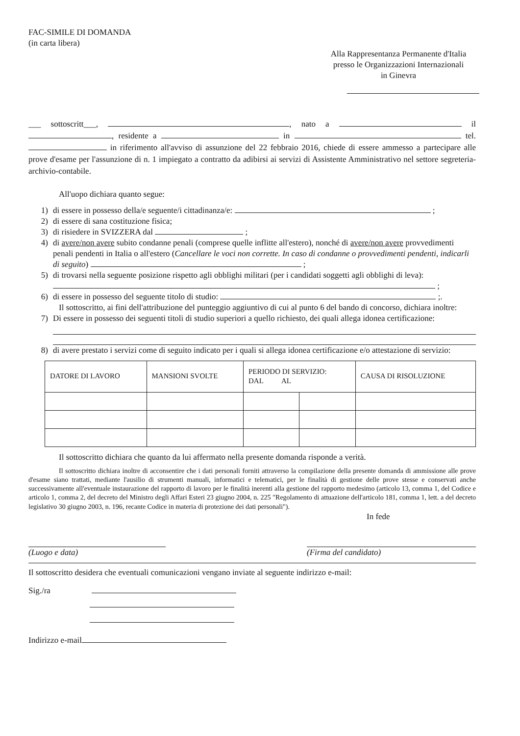FAC-SIMILE DI DOMANDA
(in carta libera)
Alla Rappresentanza Permanente d'Italia
presso le Organizzazioni Internazionali
in Ginevra
___ sottoscritt___, , nato a il , residente a in tel. in riferimento all'avviso di assunzione del 22 febbraio 2016, chiede di essere ammesso a partecipare alle prove d'esame per l'assunzione di n. 1 impiegato a contratto da adibirsi ai servizi di Assistente Amministrativo nel settore segreteria-archivio-contabile.
All'uopo dichiara quanto segue:
1) di essere in possesso della/e seguente/i cittadinanza/e: ;
2) di essere di sana costituzione fisica;
3) di risiedere in SVIZZERA dal ;
4) di avere/non avere subito condanne penali (comprese quelle inflitte all'estero), nonché di avere/non avere provvedimenti penali pendenti in Italia o all'estero (Cancellare le voci non corrette. In caso di condanne o provvedimenti pendenti, indicarli di seguito) ;
5) di trovarsi nella seguente posizione rispetto agli obblighi militari (per i candidati soggetti agli obblighi di leva): ;
6) di essere in possesso del seguente titolo di studio: ;.
Il sottoscritto, ai fini dell'attribuzione del punteggio aggiuntivo di cui al punto 6 del bando di concorso, dichiara inoltre:
7) Di essere in possesso dei seguenti titoli di studio superiori a quello richiesto, dei quali allega idonea certificazione:
8) di avere prestato i servizi come di seguito indicato per i quali si allega idonea certificazione e/o attestazione di servizio:
| DATORE DI LAVORO | MANSIONI SVOLTE | PERIODO DI SERVIZIO: DAL AL | | CAUSA DI RISOLUZIONE |
| --- | --- | --- | --- | --- |
Il sottoscritto dichiara che quanto da lui affermato nella presente domanda risponde a verità.
Il sottoscritto dichiara inoltre di acconsentire che i dati personali forniti attraverso la compilazione della presente domanda di ammissione alle prove d'esame siano trattati, mediante l'ausilio di strumenti manuali, informatici e telematici, per le finalità di gestione delle prove stesse e conservati anche successivamente all'eventuale instaurazione del rapporto di lavoro per le finalità inerenti alla gestione del rapporto medesimo (articolo 13, comma 1, del Codice e articolo 1, comma 2, del decreto del Ministro degli Affari Esteri 23 giugno 2004, n. 225 "Regolamento di attuazione dell'articolo 181, comma 1, lett. a del decreto legislativo 30 giugno 2003, n. 196, recante Codice in materia di protezione dei dati personali").
In fede
(Luogo e data) (Firma del candidato)
Il sottoscritto desidera che eventuali comunicazioni vengano inviate al seguente indirizzo e-mail:
Sig./ra
Indirizzo e-mail